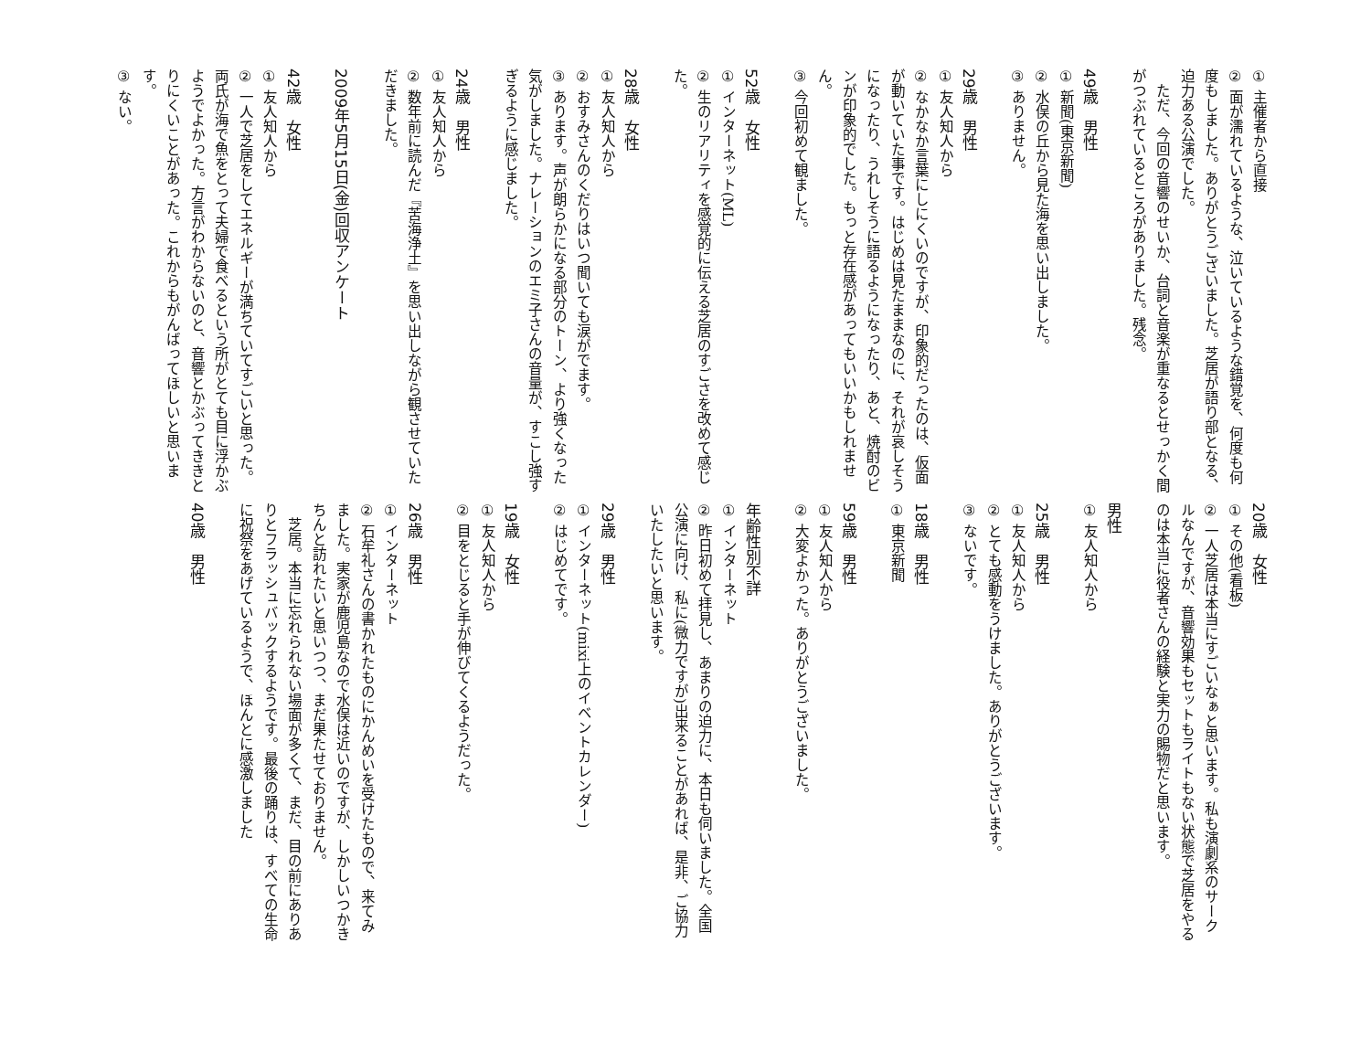① 主催者から直接
② 面が濡れているような、泣いているような錯覚を、何度も何度もしました。ありがとうございました。芝居が語り部となる、迫力ある公演でした。
　ただ、今回の音響のせいか、台詞と音楽が重なるとせっかく間がつぶれているところがありました。残念。
49歳　男性
① 新聞(東京新聞)
② 水俣の丘から見た海を思い出しました。
③ ありません。
29歳　男性
① 友人知人から
② なかなか言葉にしにくいのですが、印象的だったのは、仮面が動いていた事です。はじめは見たままなのに、それが哀しそうになったり、うれしそうに語るようになったり、あと、焼酎のビンが印象的でした。もっと存在感があってもいいかもしれません。
③ 今回初めて観ました。
52歳　女性
① インターネット(ML)
② 生のリアリティを感覚的に伝える芝居のすごさを改めて感じた。
28歳　女性
① 友人知人から
② おすみさんのくだりはいつ聞いても涙がでます。
③ あります。声が朗らかになる部分のトーン、より強くなった気がしました。ナレーションのエミ子さんの音量が、すこし強すぎるように感じました。
24歳　男性
① 友人知人から
② 数年前に読んだ『苦海浄土』を思い出しながら観させていただきました。
2009年5月15日(金)回収アンケート
42歳　女性
① 友人知人から
② 一人で芝居をしてエネルギーが満ちていてすごいと思った。両氏が海で魚をとって夫婦で食べるという所がとても目に浮かぶようでよかった。方言がわからないのと、音響とかぶってききとりにくいことがあった。これからもがんばってほしいと思います。
③ ない。
20歳　女性
① その他(看板)
② 一人芝居は本当にすごいなぁと思います。私も演劇系のサークルなんですが、音響効果もセットもライトもない状態で芝居をやるのは本当に役者さんの経験と実力の賜物だと思います。
男性
① 友人知人から
25歳　男性
① 友人知人から
② とても感動をうけました。ありがとうございます。
③ ないです。
18歳　男性
① 東京新聞
59歳　男性
① 友人知人から
② 大変よかった。ありがとうございました。
年齢性別不詳
① インターネット
② 昨日初めて拝見し、あまりの迫力に、本日も伺いました。全国公演に向け、私に(微力ですが)出来ることがあれば、是非、ご協力いたしたいと思います。
29歳　男性
① インターネット(mixi上のイベントカレンダー)
② はじめてです。
19歳　女性
① 友人知人から
② 目をとじると手が伸びてくるようだった。
26歳　男性
① インターネット
② 石牟礼さんの書かれたものにかんめいを受けたもので、来てみました。実家が鹿児島なので水俣は近いのですが、しかしいつかきちんと訪れたいと思いつつ、まだ果たせておりません。
　芝居。本当に忘れられない場面が多くて、まだ、目の前にありありとフラッシュバックするようです。最後の踊りは、すべての生命に祝祭をあげているようで、ほんとに感激しました
40歳　男性